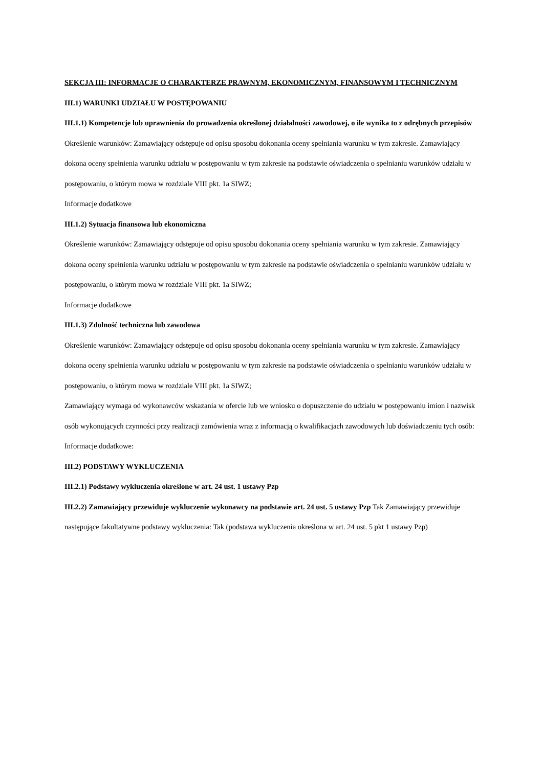SEKCJA III: INFORMACJE O CHARAKTERZE PRAWNYM, EKONOMICZNYM, FINANSOWYM I TECHNICZNYM
III.1) WARUNKI UDZIAŁU W POSTĘPOWANIU
III.1.1) Kompetencje lub uprawnienia do prowadzenia określonej działalności zawodowej, o ile wynika to z odrębnych przepisów
Określenie warunków: Zamawiający odstępuje od opisu sposobu dokonania oceny spełniania warunku w tym zakresie. Zamawiający dokona oceny spełnienia warunku udziału w postępowaniu w tym zakresie na podstawie oświadczenia o spełnianiu warunków udziału w postępowaniu, o którym mowa w rozdziale VIII pkt. 1a SIWZ;
Informacje dodatkowe
III.1.2) Sytuacja finansowa lub ekonomiczna
Określenie warunków: Zamawiający odstępuje od opisu sposobu dokonania oceny spełniania warunku w tym zakresie. Zamawiający dokona oceny spełnienia warunku udziału w postępowaniu w tym zakresie na podstawie oświadczenia o spełnianiu warunków udziału w postępowaniu, o którym mowa w rozdziale VIII pkt. 1a SIWZ;
Informacje dodatkowe
III.1.3) Zdolność techniczna lub zawodowa
Określenie warunków: Zamawiający odstępuje od opisu sposobu dokonania oceny spełniania warunku w tym zakresie. Zamawiający dokona oceny spełnienia warunku udziału w postępowaniu w tym zakresie na podstawie oświadczenia o spełnianiu warunków udziału w postępowaniu, o którym mowa w rozdziale VIII pkt. 1a SIWZ;
Zamawiający wymaga od wykonawców wskazania w ofercie lub we wniosku o dopuszczenie do udziału w postępowaniu imion i nazwisk osób wykonujących czynności przy realizacji zamówienia wraz z informacją o kwalifikacjach zawodowych lub doświadczeniu tych osób:
Informacje dodatkowe:
III.2) PODSTAWY WYKLUCZENIA
III.2.1) Podstawy wykluczenia określone w art. 24 ust. 1 ustawy Pzp
III.2.2) Zamawiający przewiduje wykluczenie wykonawcy na podstawie art. 24 ust. 5 ustawy Pzp Tak Zamawiający przewiduje następujące fakultatywne podstawy wykluczenia: Tak (podstawa wykluczenia określona w art. 24 ust. 5 pkt 1 ustawy Pzp)